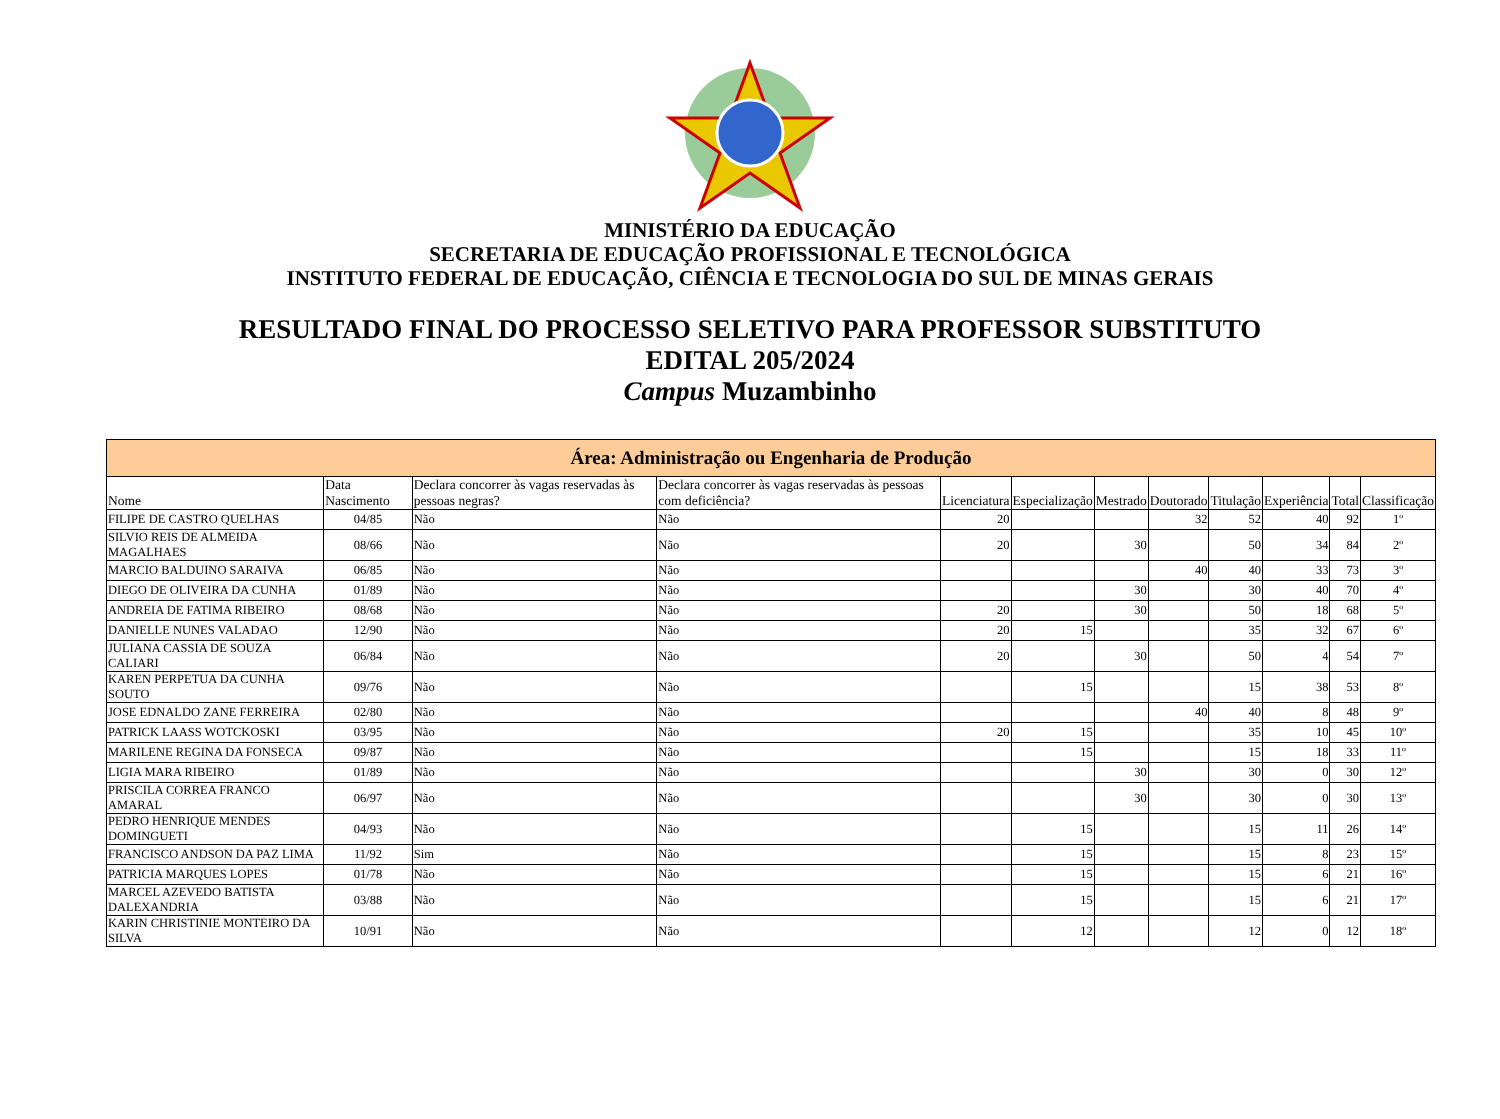MINISTÉRIO DA EDUCAÇÃO
SECRETARIA DE EDUCAÇÃO PROFISSIONAL E TECNOLÓGICA
INSTITUTO FEDERAL DE EDUCAÇÃO, CIÊNCIA E TECNOLOGIA DO SUL DE MINAS GERAIS
RESULTADO FINAL DO PROCESSO SELETIVO PARA PROFESSOR SUBSTITUTO
EDITAL 205/2024
Campus Muzambinho
| Área: Administração ou Engenharia de Produção | | | | | | | | | | | |
| Nome | Data Nascimento | Declara concorrer às vagas reservadas às pessoas negras? | Declara concorrer às vagas reservadas às pessoas com deficiência? | Licenciatura | Especialização | Mestrado | Doutorado | Titulação | Experiência | Total | Classificação |
| FILIPE DE CASTRO QUELHAS | 04/85 | Não | Não | 20 | | | 32 | 52 | 40 | 92 | 1º |
| SILVIO REIS DE ALMEIDA MAGALHAES | 08/66 | Não | Não | 20 | | 30 | | 50 | 34 | 84 | 2º |
| MARCIO BALDUINO SARAIVA | 06/85 | Não | Não | | | | 40 | 40 | 33 | 73 | 3º |
| DIEGO DE OLIVEIRA DA CUNHA | 01/89 | Não | Não | | | 30 | | 30 | 40 | 70 | 4º |
| ANDREIA DE FATIMA RIBEIRO | 08/68 | Não | Não | 20 | | 30 | | 50 | 18 | 68 | 5º |
| DANIELLE NUNES VALADAO | 12/90 | Não | Não | 20 | 15 | | | 35 | 32 | 67 | 6º |
| JULIANA CASSIA DE SOUZA CALIARI | 06/84 | Não | Não | 20 | | 30 | | 50 | 4 | 54 | 7º |
| KAREN PERPETUA DA CUNHA SOUTO | 09/76 | Não | Não | | 15 | | | 15 | 38 | 53 | 8º |
| JOSE EDNALDO ZANE FERREIRA | 02/80 | Não | Não | | | | 40 | 40 | 8 | 48 | 9º |
| PATRICK LAASS WOTCKOSKI | 03/95 | Não | Não | 20 | 15 | | | 35 | 10 | 45 | 10º |
| MARILENE REGINA DA FONSECA | 09/87 | Não | Não | | 15 | | | 15 | 18 | 33 | 11º |
| LIGIA MARA RIBEIRO | 01/89 | Não | Não | | | 30 | | 30 | 0 | 30 | 12º |
| PRISCILA CORREA FRANCO AMARAL | 06/97 | Não | Não | | | 30 | | 30 | 0 | 30 | 13º |
| PEDRO HENRIQUE MENDES DOMINGUETI | 04/93 | Não | Não | | 15 | | | 15 | 11 | 26 | 14º |
| FRANCISCO ANDSON DA PAZ LIMA | 11/92 | Sim | Não | | 15 | | | 15 | 8 | 23 | 15º |
| PATRICIA MARQUES LOPES | 01/78 | Não | Não | | 15 | | | 15 | 6 | 21 | 16º |
| MARCEL AZEVEDO BATISTA DALEXANDRIA | 03/88 | Não | Não | | 15 | | | 15 | 6 | 21 | 17º |
| KARIN CHRISTINIE MONTEIRO DA SILVA | 10/91 | Não | Não | | 12 | | | 12 | 0 | 12 | 18º |